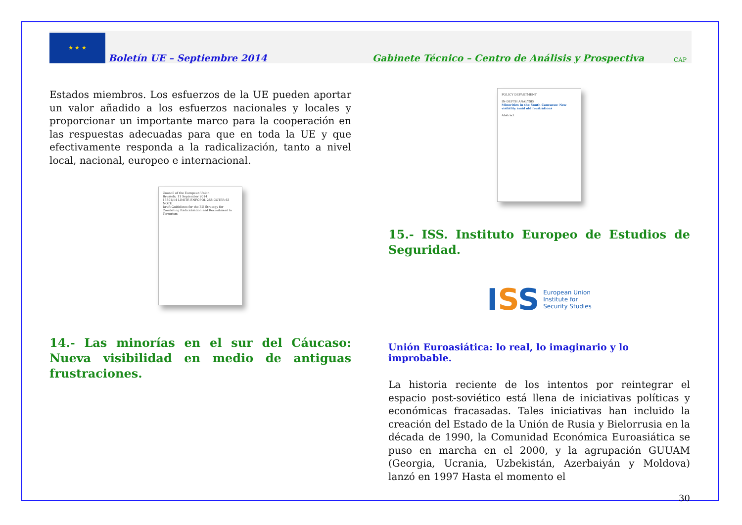★ ★ ★
Boletín UE – Septiembre 2014
Gabinete Técnico – Centro de Análisis y Prospectiva
CAP
Estados miembros. Los esfuerzos de la UE pueden aportar un valor añadido a los esfuerzos nacionales y locales y proporcionar un importante marco para la cooperación en las respuestas adecuadas para que en toda la UE y que efectivamente responda a la radicalización, tanto a nivel local, nacional, europeo e internacional.
Council of the European Union
Brussels, 11 September 2014
13801/14 LIMITE ENFOPOL 258 COTER 63
NOTE
Draft Guidelines for the EU Strategy for Combating Radicalisation and Recruitment to Terrorism
14.- Las minorías en el sur del Cáucaso: Nueva visibilidad en medio de antiguas frustraciones.
POLICY DEPARTMENT
IN-DEPTH ANALYSIS
Minorities in the South Caucasus: New visibility amid old frustrations
Abstract
15.- ISS. Instituto Europeo de Estudios de Seguridad.
I SS European Union
Institute for
Security Studies
Unión Euroasiática: lo real, lo imaginario y lo improbable.
La historia reciente de los intentos por reintegrar el espacio post-soviético está llena de iniciativas políticas y económicas fracasadas. Tales iniciativas han incluido la creación del Estado de la Unión de Rusia y Bielorrusia en la década de 1990, la Comunidad Económica Euroasiática se puso en marcha en el 2000, y la agrupación GUUAM (Georgia, Ucrania, Uzbekistán, Azerbaiyán y Moldova) lanzó en 1997 Hasta el momento el
30